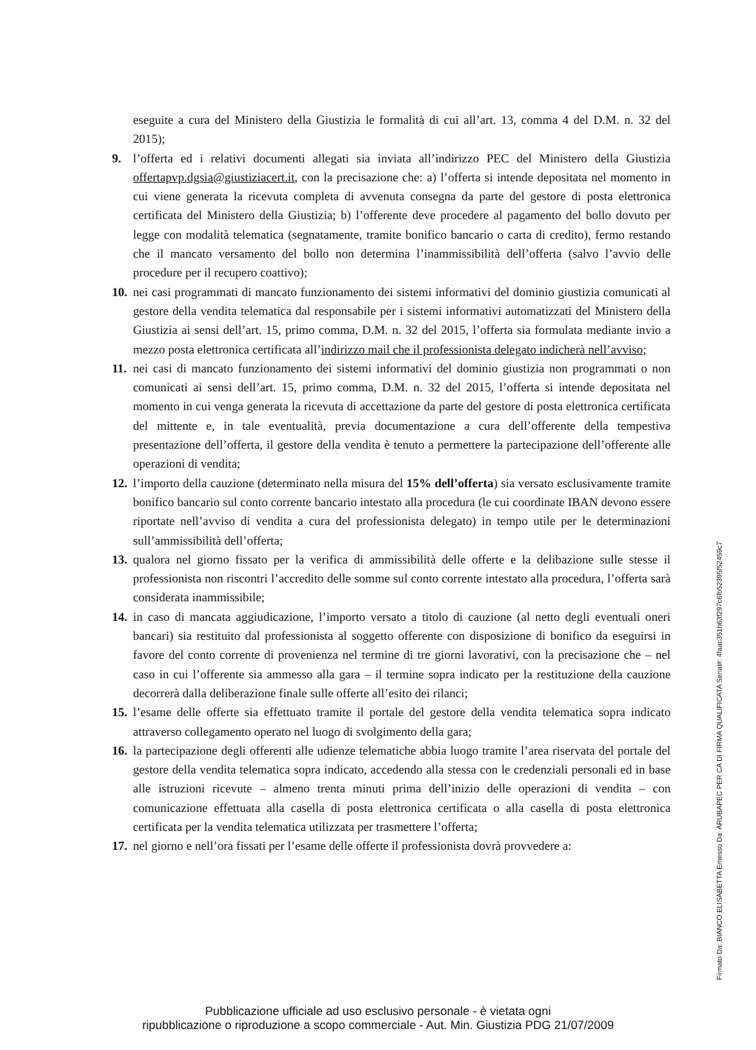eseguite a cura del Ministero della Giustizia le formalità di cui all’art. 13, comma 4 del D.M. n. 32 del 2015);
9. l’offerta ed i relativi documenti allegati sia inviata all’indirizzo PEC del Ministero della Giustizia offertapvp.dgsia@giustiziacert.it, con la precisazione che: a) l’offerta si intende depositata nel momento in cui viene generata la ricevuta completa di avvenuta consegna da parte del gestore di posta elettronica certificata del Ministero della Giustizia; b) l’offerente deve procedere al pagamento del bollo dovuto per legge con modalità telematica (segnatamente, tramite bonifico bancario o carta di credito), fermo restando che il mancato versamento del bollo non determina l’inammissibilità dell’offerta (salvo l’avvio delle procedure per il recupero coattivo);
10.
nei casi programmati di mancato funzionamento dei sistemi informativi del dominio giustizia comunicati al gestore della vendita telematica dal responsabile per i sistemi informativi automatizzati del Ministero della Giustizia ai sensi dell’art. 15, primo comma, D.M. n. 32 del 2015, l’offerta sia formulata mediante invio a mezzo posta elettronica certificata all’indirizzo mail che il professionista delegato indicherà nell’avviso;
11.
nei casi di mancato funzionamento dei sistemi informativi del dominio giustizia non programmati o non comunicati ai sensi dell’art. 15, primo comma, D.M. n. 32 del 2015, l’offerta si intende depositata nel momento in cui venga generata la ricevuta di accettazione da parte del gestore di posta elettronica certificata del mittente e, in tale eventualità, previa documentazione a cura dell’offerente della tempestiva presentazione dell’offerta, il gestore della vendita è tenuto a permettere la partecipazione dell’offerente alle operazioni di vendita;
12.
l’importo della cauzione (determinato nella misura del 15% dell’offerta) sia versato esclusivamente tramite bonifico bancario sul conto corrente bancario intestato alla procedura (le cui coordinate IBAN devono essere riportate nell’avviso di vendita a cura del professionista delegato) in tempo utile per le determinazioni sull’ammissibilità dell’offerta;
13.
qualora nel giorno fissato per la verifica di ammissibilità delle offerte e la delibazione sulle stesse il professionista non riscontri l’accredito delle somme sul conto corrente intestato alla procedura, l’offerta sarà considerata inammissibile;
14.
in caso di mancata aggiudicazione, l’importo versato a titolo di cauzione (al netto degli eventuali oneri bancari) sia restituito dal professionista al soggetto offerente con disposizione di bonifico da eseguirsi in favore del conto corrente di provenienza nel termine di tre giorni lavorativi, con la precisazione che – nel caso in cui l’offerente sia ammesso alla gara – il termine sopra indicato per la restituzione della cauzione decorrerà dalla deliberazione finale sulle offerte all’esito dei rilanci;
15.
l’esame delle offerte sia effettuato tramite il portale del gestore della vendita telematica sopra indicato attraverso collegamento operato nel luogo di svolgimento della gara;
16.
la partecipazione degli offerenti alle udienze telematiche abbia luogo tramite l’area riservata del portale del gestore della vendita telematica sopra indicato, accedendo alla stessa con le credenziali personali ed in base alle istruzioni ricevute – almeno trenta minuti prima dell’inizio delle operazioni di vendita – con comunicazione effettuata alla casella di posta elettronica certificata o alla casella di posta elettronica certificata per la vendita telematica utilizzata per trasmettere l’offerta;
17.
nel giorno e nell’ora fissati per l’esame delle offerte il professionista dovrà provvedere a:
Firmato Da: BIANCO ELISABETTA Emesso Da: ARUBAPEC PER CA DI FIRMA QUALIFICATA Serial#: 4faac351b63f297c6fb52395f52459c7
Pubblicazione ufficiale ad uso esclusivo personale - è vietata ogni
ripubblicazione o riproduzione a scopo commerciale - Aut. Min. Giustizia PDG 21/07/2009